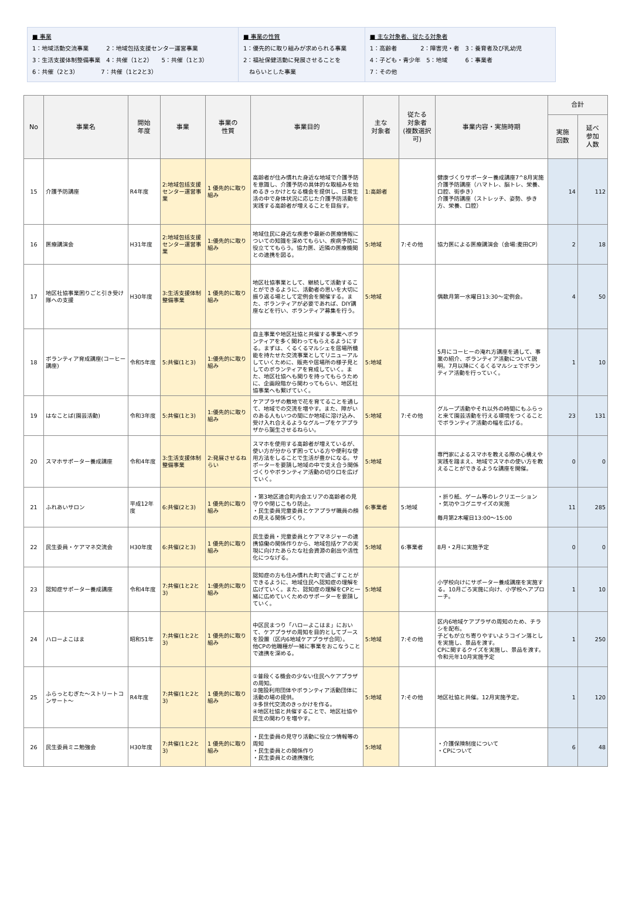■ 事業
1：地域活動交流事業　　　2：地域包括支援センター運営事業
3：生活支援体制整備事業　4：共催（1と2）　　5：共催（1と3）
6：共催（2と3）　　　　 7：共催（1と2と3）
■ 事業の性質
1：優先的に取り組みが求められる事業
2：福祉保健活動に発展させることを
　ねらいとした事業
■ 主な対象者、従たる対象者
1：高齢者　　　　2：障害児・者　3：養育者及び乳幼児
4：子ども・青少年　5：地域　　　6：事業者
7：その他
| No | 事業名 | 開始 年度 | 事業 | 事業の 性質 | 事業目的 | 主な 対象者 | 従たる 対象者 (複数選択 可) | 事業内容・実施時期 | 合計 | |
| --- | --- | --- | --- | --- | --- | --- | --- | --- | --- | --- |
| | | | | | | | | | 実施 回数 | 延べ 参加 人数 |
| 15 | 介護予防講座 | R4年度 | 2:地域包括支援センター運営事業 | 1 優先的に取り組み | 高齢者が住み慣れた身近な地域で介護予防を意識し、介護予防の具体的な取組みを始めるきっかけとなる機会を提供し、日常生活の中で身体状況に応じた介護予防活動を実践する高齢者が増えることを目指す。 | 1:高齢者 | | 健康づくりサポーター養成講座7^8月実施 介護予防講座（ハマトレ、脳トレ、栄養、口腔、街歩き） 介護予防講座（ストレッチ、姿勢、歩き方、栄養、口腔） | 14 | 112 |
| 16 | 医療講演会 | H31年度 | 2:地域包括支援センター運営事業 | 1:優先的に取り組み | 地域住民に身近な疾患や最新の医療情報についての知識を深めてもらい、疾病予防に役立ててもらう。協力医、近隣の医療機関との連携を図る。 | 5:地域 | 7:その他 | 協力医による医療講演会（会場:麦田CP） | 2 | 18 |
| 17 | 地区社協事業困りごと引き受け隊への支援 | H30年度 | 3:生活支援体制整備事業 | 1 優先的に取り組み | 地区社協事業として、継続して活動することができるように、活動者の思いを大切に振り返る場として定例会を開催する。また、ボランティアが必要であれば、DIY講座などを行い、ボランティア募集を行う。 | 5:地域 | | 偶数月第一水曜日13:30～定例会。 | 4 | 50 |
| 18 | ボランティア育成講座(コーヒー講座) | 令和5年度 | 5:共催(1と3) | 1:優先的に取り組み | 自主事業や地区社協と共催する事業へボランティアを多く関わってもらえるようにする。まずは、くるくるマルシェを居場所機能を持たせた交流事業としてリニューアルしていくために、販売や居場所の様子見としてのボランティアを育成していく。また、地区社協へも関りを持ってもらうために、企画段階から関わってもらい、地区社協事業へも繋げていく。 | 5:地域 | | 5月にコーヒーの淹れ方講座を通して、事業の紹介、ボランティア活動について説明。7月以降にくるくるマルシェでボランティア活動を行っていく。 | 1 | 10 |
| 19 | はなことば(園芸活動) | 令和3年度 | 5:共催(1と3) | 1:優先的に取り組み | ケアプラザの敷地で花を育てることを通して、地域での交流を増やす。また、障がいのある人もいつの間にか地域に溶け込み、受け入れ合えるようなグループをケアプラザから誕生させるねらい。 | 5:地域 | 7:その他 | グループ活動やそれ以外の時間にもふらっと来て園芸活動を行える環境をつくることでボランティア活動の幅を広げる。 | 23 | 131 |
| 20 | スマホサポーター養成講座 | 令和4年度 | 3:生活支援体制整備事業 | 2:発展させるねらい | スマホを使用する高齢者が増えているが、使い方が分からず困っている方や便利な使用方法をしることで生活が豊かになる。サポーターを要請し地域の中で支え合う関係づくりやボランティア活動の切り口を広げていく。 | 5:地域 | | 専門家によるスマホを教える際の心構えや実践を踏まえ、地域でスマホの使い方を教えることができるような講座を開催。 | 0 | 0 |
| 21 | ふれあいサロン | 平成12年度 | 6:共催(2と3) | 1 優先的に取り組み | ・第3地区連合町内会エリアの高齢者の見守りや閉じこもり防止。 ・民生委員児童委員とケアプラザ職員の顔の見える関係づくり。 | 6:事業者 | 5:地域 | ・折り紙、ゲーム等のレクリエーション ・気功やコグニサイズの実施 毎月第2木曜日13:00～15:00 | 11 | 285 |
| 22 | 民生委員・ケアマネ交流会 | H30年度 | 6:共催(2と3) | 1 優先的に取り組み | 民生委員・児童委員とケアマネジャーの連携協働の関係作りから、地域包括ケアの実現に向けたあらたな社会資源の創出や活性化につなげる。 | 5:地域 | 6:事業者 | 8月・2月に実施予定 | 0 | 0 |
| 23 | 認知症サポーター養成講座 | 令和4年度 | 7:共催(1と2と3) | 1:優先的に取り組み | 認知症の方も住み慣れた町で過ごすことができるように、地域住民へ認知症の理解を広げていく。また、認知症の理解をCPと一緒に広めていくためのサポーターを要請していく。 | 5:地域 | | 小学校向けにサポーター養成講座を実施する。10月ごろ実施に向け、小学校へアプローチ。 | 1 | 10 |
| 24 | ハローよこはま | 昭和51年 | 7:共催(1と2と3) | 1 優先的に取り組み | 中区民まつり「ハローよこはま」において、ケアプラザの周知を目的としてブースを設置（区内6地域ケアプラザ合同）。 他CPの他職種が一緒に事業をおこなうことで連携を深める。 | 5:地域 | 7:その他 | 区内6地域ケアプラザの周知のため、チラシを配布。 子どもが立ち寄りやすいようコイン落としを実施し、景品を渡す。 CPに関するクイズを実施し、景品を渡す。 令和元年10月実施予定 | 1 | 250 |
| 25 | ふらっとむぎた～ストリートコンサート～ | R4年度 | 7:共催(1と2と3) | 1 優先的に取り組み | ①普段くる機会の少ない住民へケアプラザの周知。 ②施設利用団体やボランティア活動団体に活動の場の提供。 ③多世代交流のきっかけを作る。 ④地区社協と共催することで、地区社協や民生の関わりを増やす。 | 5:地域 | 7:その他 | 地区社協と共催。12月実施予定。 | 1 | 120 |
| 26 | 民生委員ミニ勉強会 | H30年度 | 7:共催(1と2と3) | 1 優先的に取り組み | ・民生委員の見守り活動に役立つ情報等の周知 ・民生委員との関係作り ・民生委員との連携強化 | 5:地域 | | ・介護保険制度について ・CPについて | 6 | 48 |